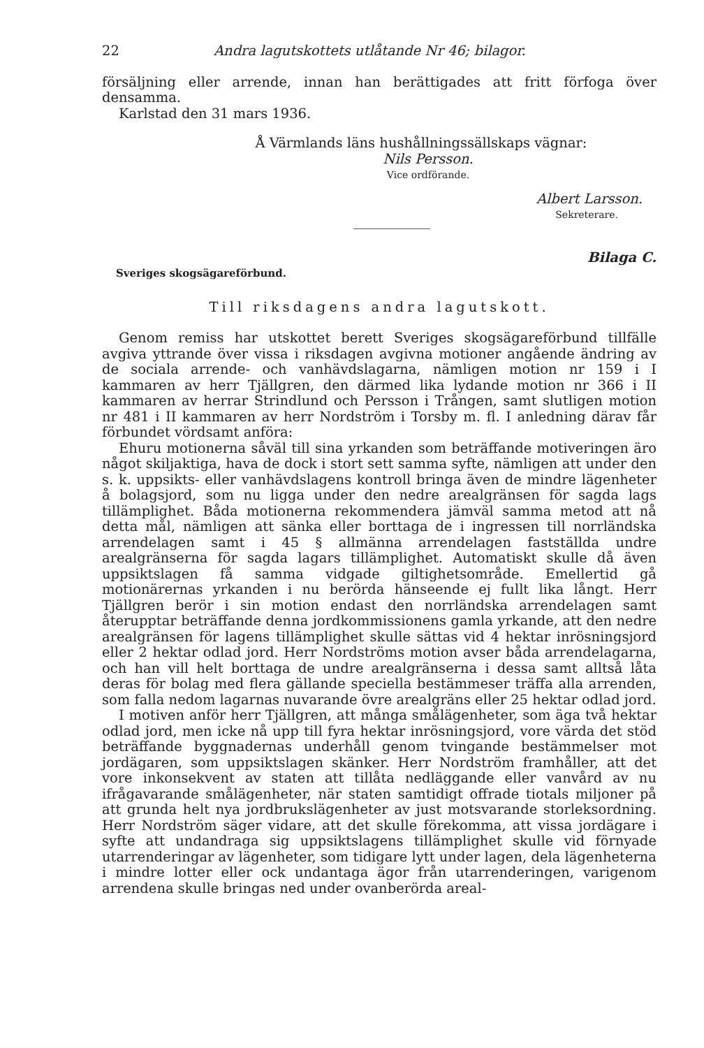22 Andra lagutskottets utlåtande Nr 46; bilagor.
försäljning eller arrende, innan han berättigades att fritt förfoga över densamma.
Karlstad den 31 mars 1936.
Å Värmlands läns hushållningssällskaps vägnar:
Nils Persson.
Vice ordförande.
Albert Larsson.
Sekreterare.
Bilaga C.
Sveriges skogsägareförbund.
Till riksdagens andra lagutskott.
Genom remiss har utskottet berett Sveriges skogsägareförbund tillfälle avgiva yttrande över vissa i riksdagen avgivna motioner angående ändring av de sociala arrende- och vanhävdslagarna, nämligen motion nr 159 i I kammaren av herr Tjällgren, den därmed lika lydande motion nr 366 i II kammaren av herrar Strindlund och Persson i Trången, samt slutligen motion nr 481 i II kammaren av herr Nordström i Torsby m. fl. I anledning därav får förbundet vördsamt anföra:
Ehuru motionerna såväl till sina yrkanden som beträffande motiveringen äro något skiljaktiga, hava de dock i stort sett samma syfte, nämligen att under den s. k. uppsikts- eller vanhävdslagens kontroll bringa även de mindre lägenheter å bolagsjord, som nu ligga under den nedre arealgränsen för sagda lags tillämplighet. Båda motionerna rekommendera jämväl samma metod att nå detta mål, nämligen att sänka eller borttaga de i ingressen till norrländska arrendelagen samt i 45 § allmänna arrendelagen fastställda undre arealgränserna för sagda lagars tillämplighet. Automatiskt skulle då även uppsiktslagen få samma vidgade giltighetsområde. Emellertid gå motionärernas yrkanden i nu berörda hänseende ej fullt lika långt. Herr Tjällgren berör i sin motion endast den norrländska arrendelagen samt återupptar beträffande denna jordkommissionens gamla yrkande, att den nedre arealgränsen för lagens tillämplighet skulle sättas vid 4 hektar inrösningsjord eller 2 hektar odlad jord. Herr Nordströms motion avser båda arrendelagarna, och han vill helt borttaga de undre arealgränserna i dessa samt alltså låta deras för bolag med flera gällande speciella bestämmeser träffa alla arrenden, som falla nedom lagarnas nuvarande övre arealgräns eller 25 hektar odlad jord.
I motiven anför herr Tjällgren, att många smålägenheter, som äga två hektar odlad jord, men icke nå upp till fyra hektar inrösningsjord, vore värda det stöd beträffande byggnadernas underhåll genom tvingande bestämmelser mot jordägaren, som uppsiktslagen skänker. Herr Nordström framhåller, att det vore inkonsekvent av staten att tillåta nedläggande eller vanvård av nu ifrågavarande smålägenheter, när staten samtidigt offrade tiotals miljoner på att grunda helt nya jordbrukslägenheter av just motsvarande storleksordning. Herr Nordström säger vidare, att det skulle förekomma, att vissa jordägare i syfte att undandraga sig uppsiktslagens tillämplighet skulle vid förnyade utarrenderingar av lägenheter, som tidigare lytt under lagen, dela lägenheterna i mindre lotter eller ock undantaga ägor från utarrenderingen, varigenom arrendena skulle bringas ned under ovanberörda areal-